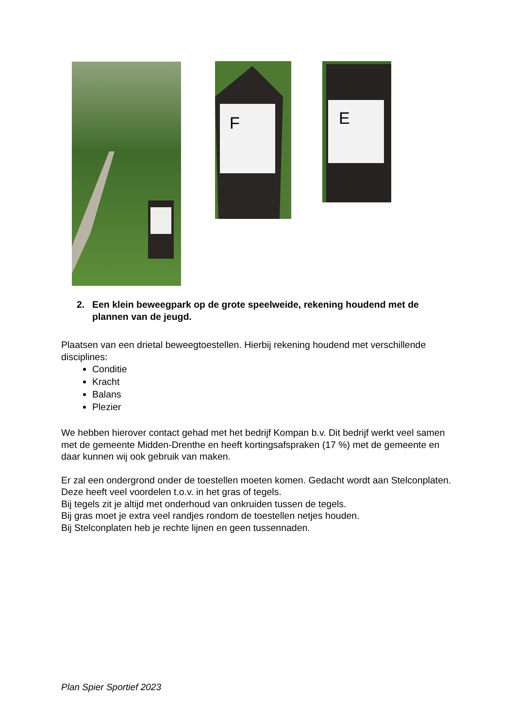F E
2. Een klein beweegpark op de grote speelweide, rekening houdend met de plannen van de jeugd.
Plaatsen van een drietal beweegtoestellen. Hierbij rekening houdend met verschillende disciplines:
Conditie
Kracht
Balans
Plezier
We hebben hierover contact gehad met het bedrijf Kompan b.v. Dit bedrijf werkt veel samen met de gemeente Midden-Drenthe en heeft kortingsafspraken (17 %) met de gemeente en daar kunnen wij ook gebruik van maken.
Er zal een ondergrond onder de toestellen moeten komen. Gedacht wordt aan Stelconplaten. Deze heeft veel voordelen t.o.v. in het gras of tegels.
Bij tegels zit je altijd met onderhoud van onkruiden tussen de tegels.
Bij gras moet je extra veel randjes rondom de toestellen netjes houden.
Bij Stelconplaten heb je rechte lijnen en geen tussennaden.
Plan Spier Sportief 2023